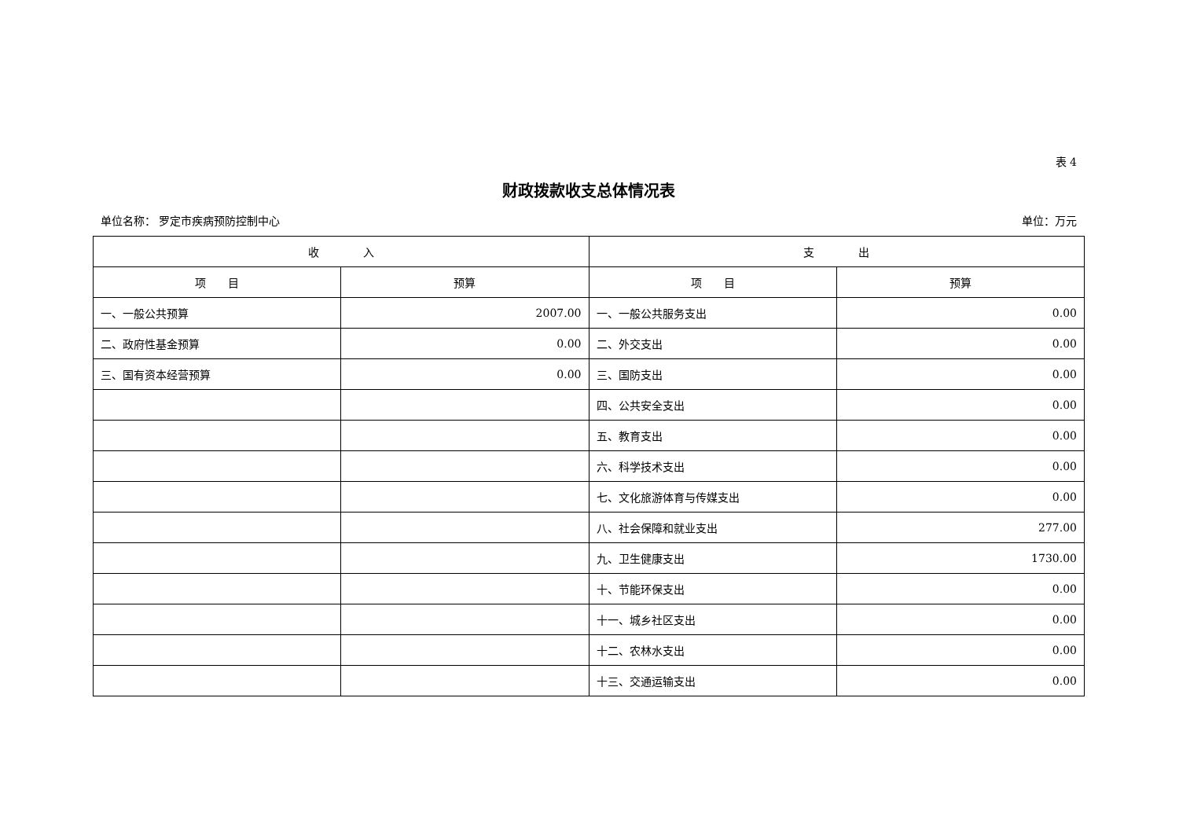表 4
财政拨款收支总体情况表
单位名称： 罗定市疾病预防控制中心 单位：万元
| 收 入 | | 支 出 | |
| --- | --- | --- | --- |
| 项 目 | 预算 | 项 目 | 预算 |
| 一、一般公共预算 | 2007.00 | 一、一般公共服务支出 | 0.00 |
| 二、政府性基金预算 | 0.00 | 二、外交支出 | 0.00 |
| 三、国有资本经营预算 | 0.00 | 三、国防支出 | 0.00 |
| | | 四、公共安全支出 | 0.00 |
| | | 五、教育支出 | 0.00 |
| | | 六、科学技术支出 | 0.00 |
| | | 七、文化旅游体育与传媒支出 | 0.00 |
| | | 八、社会保障和就业支出 | 277.00 |
| | | 九、卫生健康支出 | 1730.00 |
| | | 十、节能环保支出 | 0.00 |
| | | 十一、城乡社区支出 | 0.00 |
| | | 十二、农林水支出 | 0.00 |
| | | 十三、交通运输支出 | 0.00 |